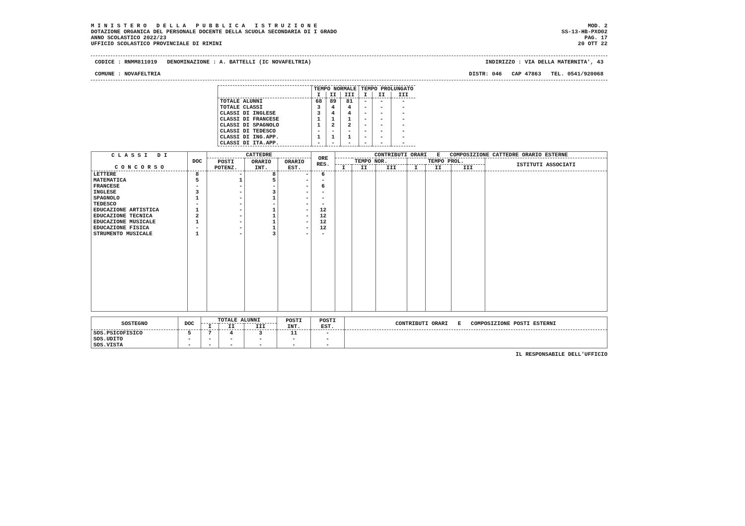M I N I S T E R O D E L L A P U B B L I C A I S T R U Z I O N E
DOTAZIONE ORGANICA DEL PERSONALE DOCENTE DELLA SCUOLA SECONDARIA DI I GRADO
ANNO SCOLASTICO 2022/23
UFFICIO SCOLASTICO PROVINCIALE DI RIMINI
MOD. 2
SS-13-HB-PXO02
PAG. 17
20 OTT 22
CODICE : RNMM811019 DENOMINAZIONE : A. BATTELLI (IC NOVAFELTRIA) INDIRIZZO : VIA DELLA MATERNITA', 43
COMUNE : NOVAFELTRIA DISTR: 046 CAP 47863 TEL. 0541/920068
| | TEMPO NORMALE | | | TEMPO PROLUNGATO | | |
| --- | --- | --- | --- | --- | --- | --- |
| | I | II | III | I | II | III |
| TOTALE ALUNNI | 68 | 89 | 81 | - | - | - |
| TOTALE CLASSI | 3 | 4 | 4 | - | - | - |
| CLASSI DI INGLESE | 3 | 4 | 4 | - | - | - |
| CLASSI DI FRANCESE | 1 | 1 | 1 | - | - | - |
| CLASSI DI SPAGNOLO | 1 | 2 | 2 | - | - | - |
| CLASSI DI TEDESCO | - | - | - | - | - | - |
| CLASSI DI ING.APP. | 1 | 1 | 1 | - | - | - |
| CLASSI DI ITA.APP. | - | - | - | - | - | - |
| C L A S S I D I C O N C O R S O | DOC | CATTEDRE | | | ORE RES. | CONTRIBUTI ORARI E COMPOSIZIONE CATTEDRE ORARIO ESTERNE | | | | | | |
| --- | --- | --- | --- | --- | --- | --- | --- | --- | --- | --- | --- | --- |
| | | POSTI POTENZ. | ORARIO INT. | ORARIO EST. | | TEMPO NOR. | | | TEMPO PROL. | | | ISTITUTI ASSOCIATI |
| | | | | | | I | II | III | I | II | III | |
| LETTERE | 8 | - | 8 | - | 6 | | | | | | | |
| MATEMATICA | 5 | 1 | 5 | - | - | | | | | | | |
| FRANCESE | - | - | - | - | 6 | | | | | | | |
| INGLESE | 3 | - | 3 | - | - | | | | | | | |
| SPAGNOLO | 1 | - | 1 | - | - | | | | | | | |
| TEDESCO | - | - | - | - | - | | | | | | | |
| EDUCAZIONE ARTISTICA | 1 | - | 1 | - | 12 | | | | | | | |
| EDUCAZIONE TECNICA | 2 | - | 1 | - | 12 | | | | | | | |
| EDUCAZIONE MUSICALE | 1 | - | 1 | - | 12 | | | | | | | |
| EDUCAZIONE FISICA | - | - | 1 | - | 12 | | | | | | | |
| STRUMENTO MUSICALE | 1 | - | 3 | - | - | | | | | | | |
| SOSTEGNO | DOC | TOTALE ALUNNI | | | POSTI INT. | POSTI EST. | CONTRIBUTI ORARI E COMPOSIZIONE POSTI ESTERNI |
| --- | --- | --- | --- | --- | --- | --- | --- |
| | | I | II | III | | | |
| SOS.PSICOFISICO | 5 | 7 | 4 | 3 | 11 | - | |
| SOS.UDITO | - | - | - | - | - | - | |
| SOS.VISTA | - | - | - | - | - | - | |
IL RESPONSABILE DELL'UFFICIO